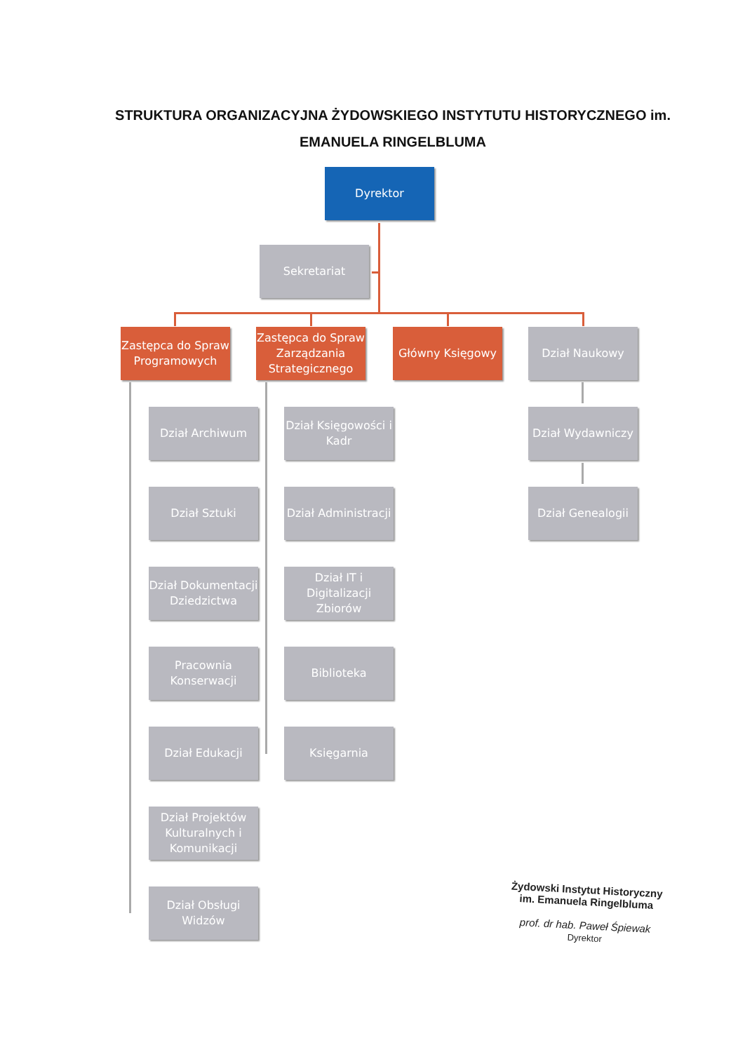STRUKTURA ORGANIZACYJNA ŻYDOWSKIEGO INSTYTUTU HISTORYCZNEGO im. EMANUELA RINGELBLUMA
Dyrektor
Sekretariat
Zastępca do Spraw Programowych
Zastępca do Spraw Zarządzania Strategicznego
Główny Księgowy Dział Naukowy
Dział Archiwum
Dział Sztuki
Dział Dokumentacji Dziedzictwa
Pracownia Konserwacji
Dział Edukacji
Dział Projektów Kulturalnych i Komunikacji
Dział Obsługi Widzów
Dział Księgowości i Kadr
Dział Administracji
Dział IT i Digitalizacji Zbiorów
Biblioteka
Księgarnia
Dział Wydawniczy
Dział Genealogii
Żydowski Instytut Historyczny
im. Emanuela Ringelbluma
prof. dr hab. Paweł Śpiewak
Dyrektor